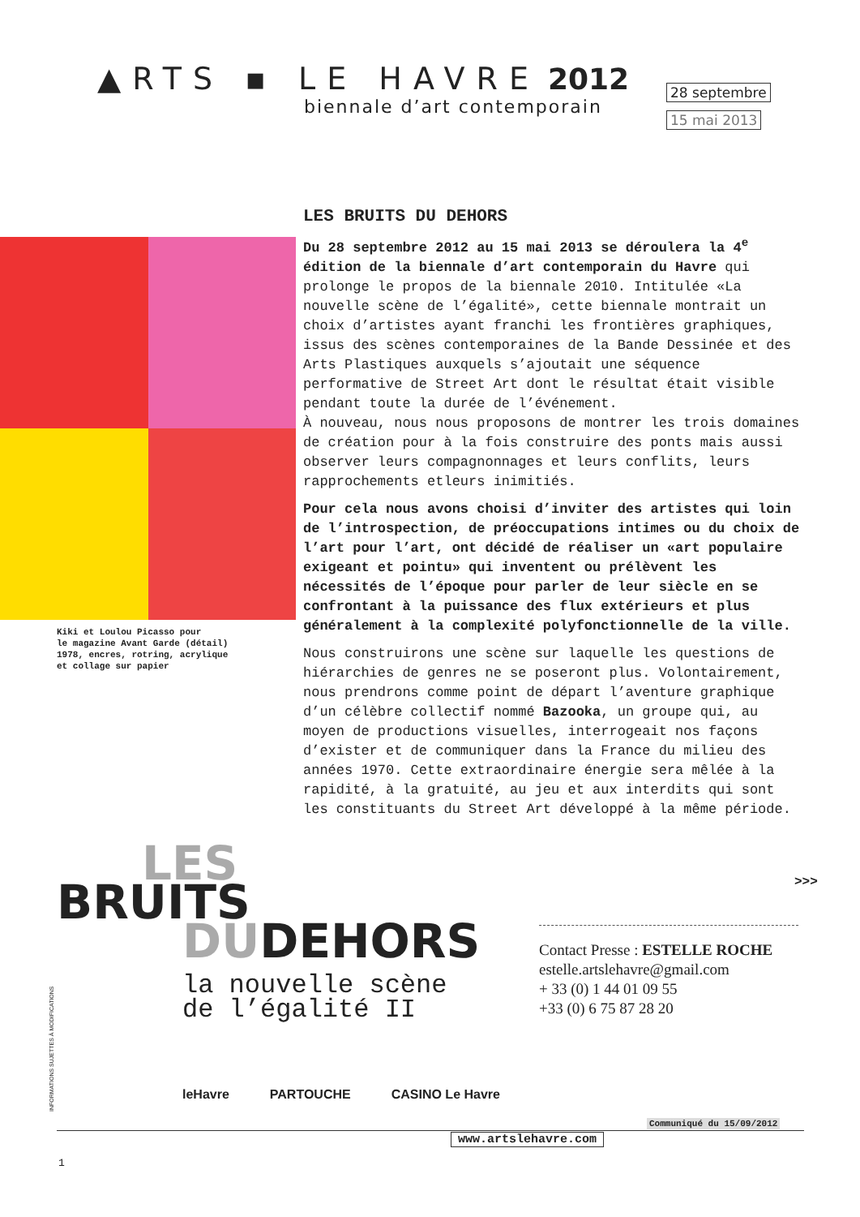▲RTS ▪ LE HAVRE 2012
biennale d’art contemporain
28 septembre
15 mai 2013
Kiki et Loulou Picasso pour
le magazine Avant Garde (détail)
1978, encres, rotring, acrylique
et collage sur papier
LES BRUITS DU DEHORS
Du 28 septembre 2012 au 15 mai 2013 se déroulera la 4<sup>e</sup> édition de la biennale d’art contemporain du Havre qui prolonge le propos de la biennale 2010. Intitulée «La nouvelle scène de l’égalité», cette biennale montrait un choix d’artistes ayant franchi les frontières graphiques, issus des scènes contemporaines de la Bande Dessinée et des Arts Plastiques auxquels s’ajoutait une séquence performative de Street Art dont le résultat était visible pendant toute la durée de l’événement.
À nouveau, nous nous proposons de montrer les trois domaines de création pour à la fois construire des ponts mais aussi observer leurs compagnonnages et leurs conflits, leurs rapprochements etleurs inimitiés.
Pour cela nous avons choisi d’inviter des artistes qui loin de l’introspection, de préoccupations intimes ou du choix de l’art pour l’art, ont décidé de réaliser un «art populaire exigeant et pointu» qui inventent ou prélèvent les nécessités de l’époque pour parler de leur siècle en se confrontant à la puissance des flux extérieurs et plus généralement à la complexité polyfonctionnelle de la ville.
Nous construirons une scène sur laquelle les questions de hiérarchies de genres ne se poseront plus. Volontairement, nous prendrons comme point de départ l’aventure graphique d’un célèbre collectif nommé Bazooka, un groupe qui, au moyen de productions visuelles, interrogeait nos façons d’exister et de communiquer dans la France du milieu des années 1970. Cette extraordinaire énergie sera mêlée à la rapidité, à la gratuité, au jeu et aux interdits qui sont les constituants du Street Art développé à la même période.
>>>
LES
BRUITS
DUDEHORS
la nouvelle scène
de l’égalité II
Contact Presse : ESTELLE ROCHE
estelle.artslehavre@gmail.com
+ 33 (0) 1 44 01 09 55
+33 (0) 6 75 87 28 20
INFORMATIONS SUJETTES À MODIFICATIONS
leHavre PARTOUCHE CASINO Le Havre
Communiqué du 15/09/2012
www.artslehavre.com
1